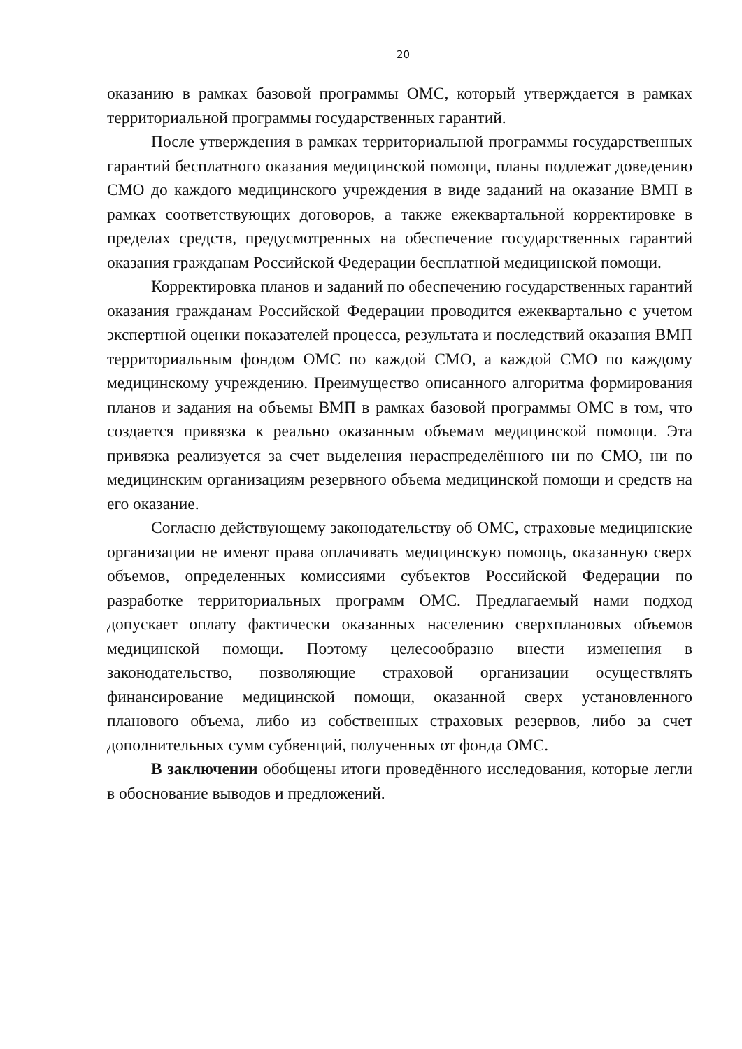20
оказанию в рамках базовой программы ОМС, который утверждается в рамках территориальной программы государственных гарантий.
После утверждения в рамках территориальной программы государственных гарантий бесплатного оказания медицинской помощи, планы подлежат доведению СМО до каждого медицинского учреждения в виде заданий на оказание ВМП в рамках соответствующих договоров, а также ежеквартальной корректировке в пределах средств, предусмотренных на обеспечение государственных гарантий оказания гражданам Российской Федерации бесплатной медицинской помощи.
Корректировка планов и заданий по обеспечению государственных гарантий оказания гражданам Российской Федерации проводится ежеквартально с учетом экспертной оценки показателей процесса, результата и последствий оказания ВМП территориальным фондом ОМС по каждой СМО, а каждой СМО по каждому медицинскому учреждению. Преимущество описанного алгоритма формирования планов и задания на объемы ВМП в рамках базовой программы ОМС в том, что создается привязка к реально оказанным объемам медицинской помощи. Эта привязка реализуется за счет выделения нераспределённого ни по СМО, ни по медицинским организациям резервного объема медицинской помощи и средств на его оказание.
Согласно действующему законодательству об ОМС, страховые медицинские организации не имеют права оплачивать медицинскую помощь, оказанную сверх объемов, определенных комиссиями субъектов Российской Федерации по разработке территориальных программ ОМС. Предлагаемый нами подход допускает оплату фактически оказанных населению сверхплановых объемов медицинской помощи. Поэтому целесообразно внести изменения в законодательство, позволяющие страховой организации осуществлять финансирование медицинской помощи, оказанной сверх установленного планового объема, либо из собственных страховых резервов, либо за счет дополнительных сумм субвенций, полученных от фонда ОМС.
В заключении обобщены итоги проведённого исследования, которые легли в обоснование выводов и предложений.